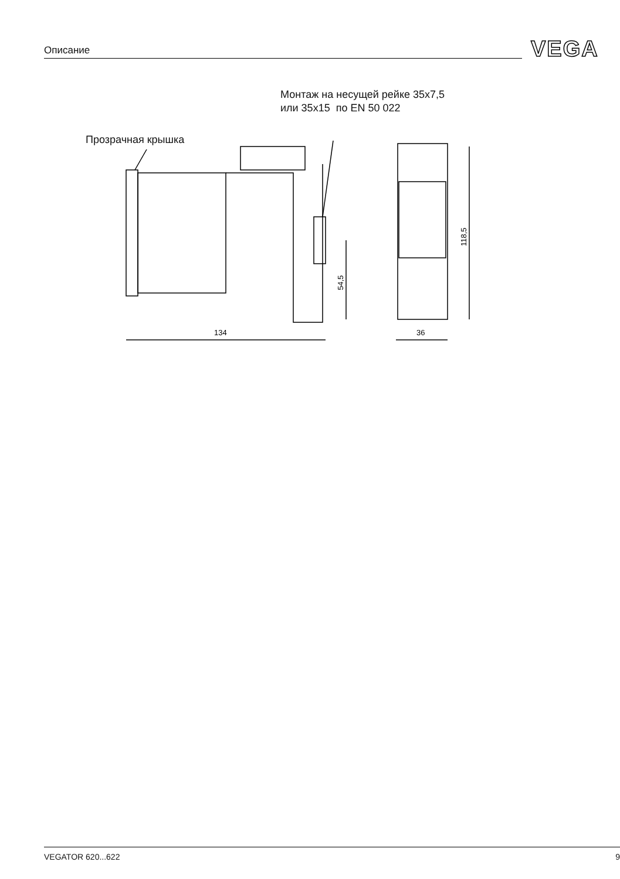Описание VEGA
Монтаж на несущей рейке 35x7,5
или 35x15 по EN 50 022
Прозрачная крышка
134
36
54,5
118,5
VEGATOR 620...622 9